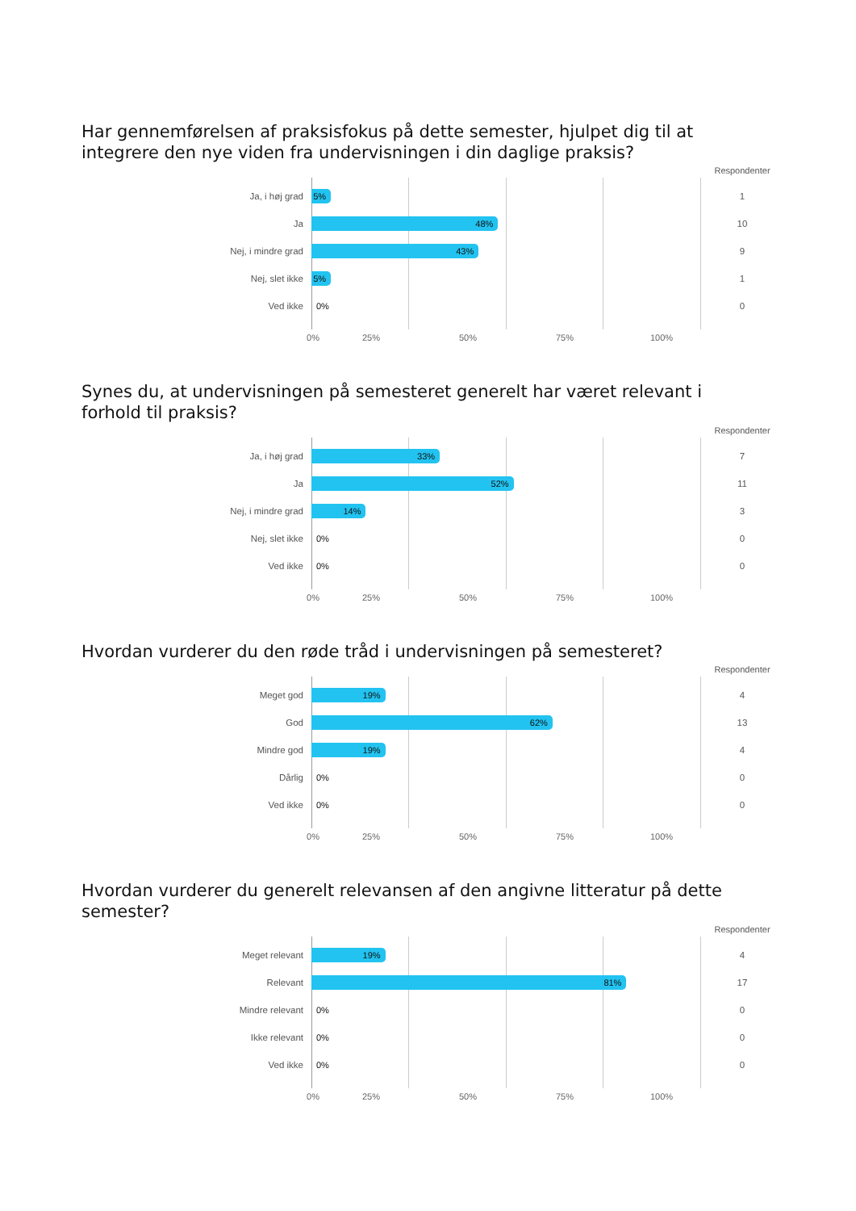Har gennemførelsen af praksisfokus på dette semester, hjulpet dig til at integrere den nye viden fra undervisningen i din daglige praksis?
Respondenter
Ja, i høj grad
5%
1
Ja
48%
10
Nej, i mindre grad
43%
9
Nej, slet ikke
5%
1
Ved ikke
0%
0
0% 25% 50% 75% 100%
Synes du, at undervisningen på semesteret generelt har været relevant i forhold til praksis?
Respondenter
Ja, i høj grad
33%
7
Ja
52%
11
Nej, i mindre grad
14%
3
Nej, slet ikke
0%
0
Ved ikke
0%
0
0% 25% 50% 75% 100%
Hvordan vurderer du den røde tråd i undervisningen på semesteret?
Respondenter
Meget god
19%
4
God
62%
13
Mindre god
19%
4
Dårlig
0%
0
Ved ikke
0%
0
0% 25% 50% 75% 100%
Hvordan vurderer du generelt relevansen af den angivne litteratur på dette semester?
Respondenter
Meget relevant
19%
4
Relevant
81%
17
Mindre relevant
0%
0
Ikke relevant
0%
0
Ved ikke
0%
0
0% 25% 50% 75% 100%